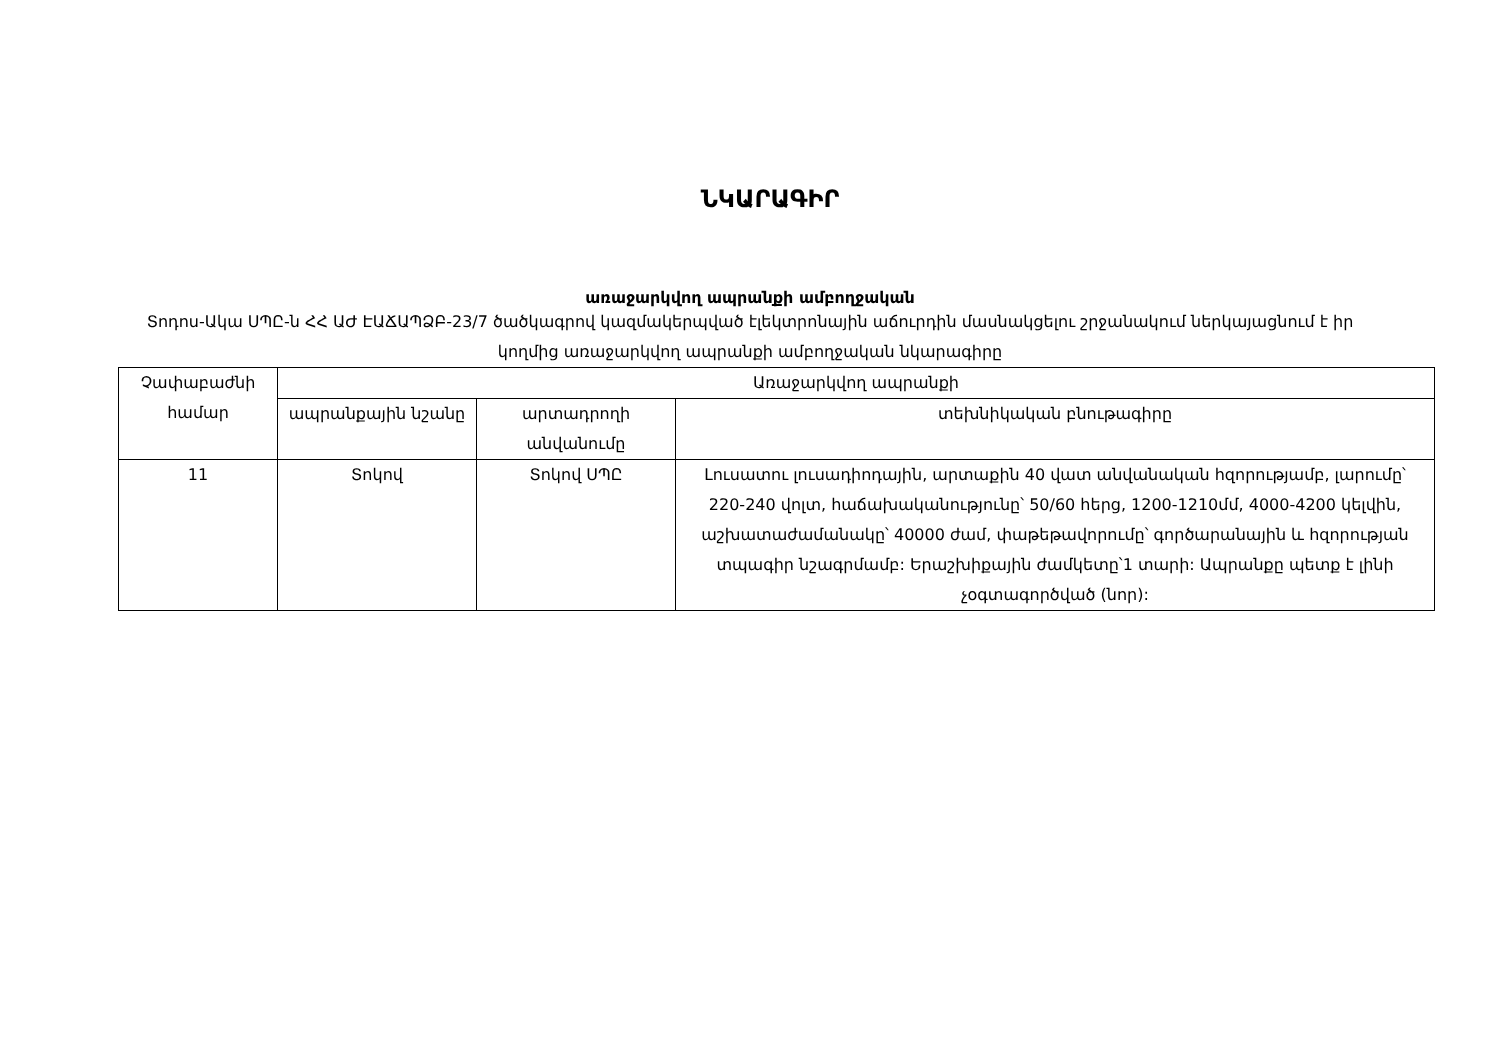ՆԿԱՐԱԳԻՐ
առաջարկվող ապրանքի ամբողջական
Տոդոս-Ակա ՍՊԸ-ն ՀՀ ԱԺ ԷԱՃԱՊՁԲ-23/7 ծածկագրով կազմակերպված էլեկտրոնային աճուրդին մասնակցելու շրջանակում ներկայացնում է իր կողմից առաջարկվող ապրանքի ամբողջական նկարագիրը
| Չափաբաժնի համար | Առաջարկվող ապրանքի | | |
| --- | --- | --- | --- |
| | ապրանքային նշանը | արտադրողի անվանումը | տեխնիկական բնութագիրը |
| 11 | Տոկով | Տոկով ՍՊԸ | Լուսատու լուսադիոդային, արտաքին 40 վատ անվանական հզորությամբ, լարումը՝ 220-240 վոլտ, հաճախականությունը՝ 50/60 հերց, 1200-1210մմ, 4000-4200 կելվին, աշխատաժամանակը՝ 40000 ժամ, փաթեթավորումը՝ գործարանային և հզորության տպագիր նշագրմամբ: Երաշխիքային ժամկետը՝1 տարի: Ապրանքը պետք է լինի չօգտագործված (նոր): |